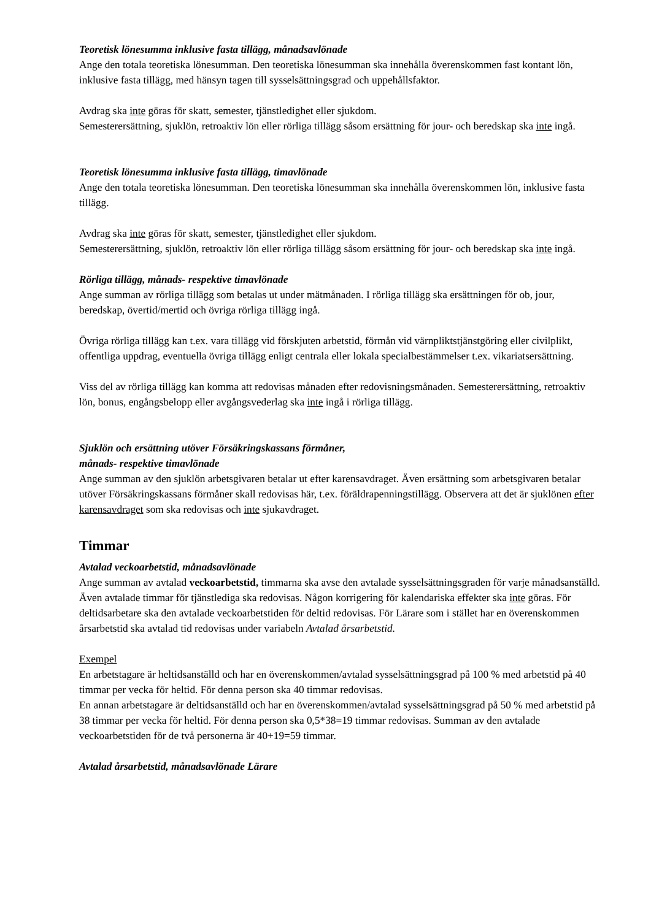Teoretisk lönesumma inklusive fasta tillägg, månadsavlönade
Ange den totala teoretiska lönesumman. Den teoretiska lönesumman ska innehålla överenskommen fast kontant lön, inklusive fasta tillägg, med hänsyn tagen till sysselsättningsgrad och uppehållsfaktor.
Avdrag ska inte göras för skatt, semester, tjänstledighet eller sjukdom.
Semesterersättning, sjuklön, retroaktiv lön eller rörliga tillägg såsom ersättning för jour- och beredskap ska inte ingå.
Teoretisk lönesumma inklusive fasta tillägg, timavlönade
Ange den totala teoretiska lönesumman. Den teoretiska lönesumman ska innehålla överenskommen lön, inklusive fasta tillägg.
Avdrag ska inte göras för skatt, semester, tjänstledighet eller sjukdom.
Semesterersättning, sjuklön, retroaktiv lön eller rörliga tillägg såsom ersättning för jour- och beredskap ska inte ingå.
Rörliga tillägg, månads- respektive timavlönade
Ange summan av rörliga tillägg som betalas ut under mätmånaden. I rörliga tillägg ska ersättningen för ob, jour, beredskap, övertid/mertid och övriga rörliga tillägg ingå.
Övriga rörliga tillägg kan t.ex. vara tillägg vid förskjuten arbetstid, förmån vid värnpliktstjänstgöring eller civilplikt, offentliga uppdrag, eventuella övriga tillägg enligt centrala eller lokala specialbestämmelser t.ex. vikariatsersättning.
Viss del av rörliga tillägg kan komma att redovisas månaden efter redovisningsmånaden. Semesterersättning, retroaktiv lön, bonus, engångsbelopp eller avgångsvederlag ska inte ingå i rörliga tillägg.
Sjuklön och ersättning utöver Försäkringskassans förmåner,
månads- respektive timavlönade
Ange summan av den sjuklön arbetsgivaren betalar ut efter karensavdraget. Även ersättning som arbetsgivaren betalar utöver Försäkringskassans förmåner skall redovisas här, t.ex. föräldrapenningstillägg. Observera att det är sjuklönen efter karensavdraget som ska redovisas och inte sjukavdraget.
Timmar
Avtalad veckoarbetstid, månadsavlönade
Ange summan av avtalad veckoarbetstid, timmarna ska avse den avtalade sysselsättningsgraden för varje månadsanställd. Även avtalade timmar för tjänstlediga ska redovisas. Någon korrigering för kalendariska effekter ska inte göras. För deltidsarbetare ska den avtalade veckoarbetstiden för deltid redovisas. För Lärare som i stället har en överenskommen årsarbetstid ska avtalad tid redovisas under variabeln Avtalad årsarbetstid.
Exempel
En arbetstagare är heltidsanställd och har en överenskommen/avtalad sysselsättningsgrad på 100 % med arbetstid på 40 timmar per vecka för heltid. För denna person ska 40 timmar redovisas.
En annan arbetstagare är deltidsanställd och har en överenskommen/avtalad sysselsättningsgrad på 50 % med arbetstid på 38 timmar per vecka för heltid. För denna person ska 0,5*38=19 timmar redovisas. Summan av den avtalade veckoarbetstiden för de två personerna är 40+19=59 timmar.
Avtalad årsarbetstid, månadsavlönade Lärare